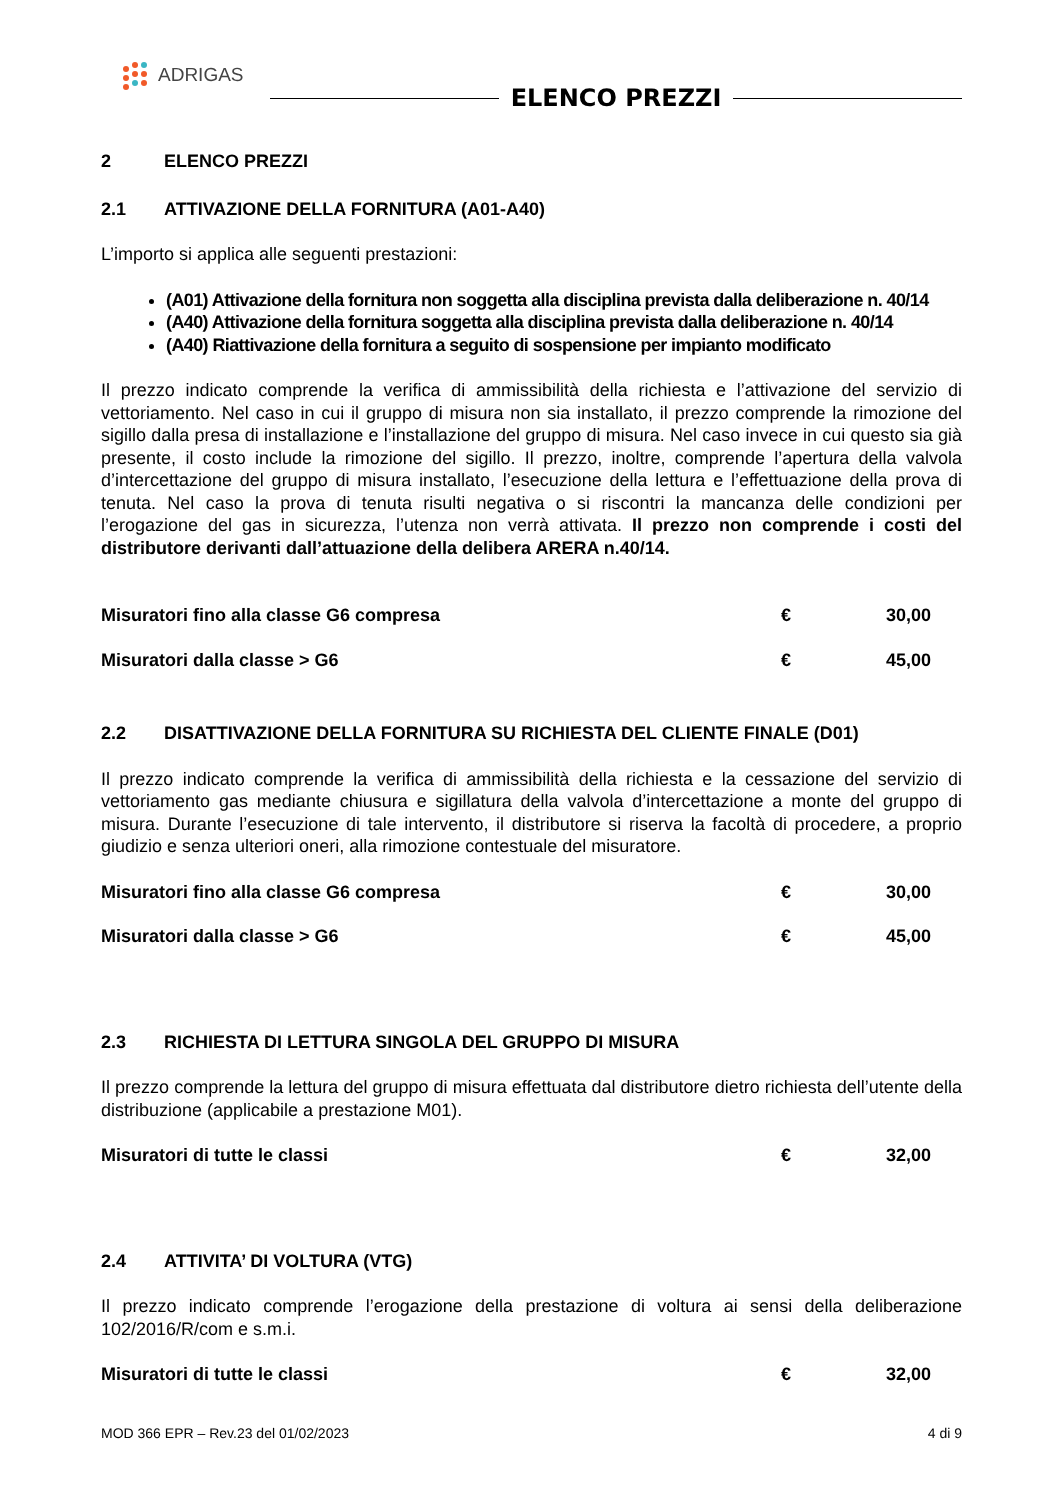ADRIGAS
ELENCO PREZZI
2 ELENCO PREZZI
2.1 ATTIVAZIONE DELLA FORNITURA (A01-A40)
L’importo si applica alle seguenti prestazioni:
(A01) Attivazione della fornitura non soggetta alla disciplina prevista dalla deliberazione n. 40/14
(A40) Attivazione della fornitura soggetta alla disciplina prevista dalla deliberazione n. 40/14
(A40) Riattivazione della fornitura a seguito di sospensione per impianto modificato
Il prezzo indicato comprende la verifica di ammissibilità della richiesta e l’attivazione del servizio di vettoriamento. Nel caso in cui il gruppo di misura non sia installato, il prezzo comprende la rimozione del sigillo dalla presa di installazione e l’installazione del gruppo di misura. Nel caso invece in cui questo sia già presente, il costo include la rimozione del sigillo. Il prezzo, inoltre, comprende l’apertura della valvola d’intercettazione del gruppo di misura installato, l’esecuzione della lettura e l’effettuazione della prova di tenuta. Nel caso la prova di tenuta risulti negativa o si riscontri la mancanza delle condizioni per l’erogazione del gas in sicurezza, l’utenza non verrà attivata. Il prezzo non comprende i costi del distributore derivanti dall’attuazione della delibera ARERA n.40/14.
| Misuratori fino alla classe G6 compresa | € | 30,00 |
| Misuratori dalla classe > G6 | € | 45,00 |
2.2 DISATTIVAZIONE DELLA FORNITURA SU RICHIESTA DEL CLIENTE FINALE (D01)
Il prezzo indicato comprende la verifica di ammissibilità della richiesta e la cessazione del servizio di vettoriamento gas mediante chiusura e sigillatura della valvola d’intercettazione a monte del gruppo di misura. Durante l’esecuzione di tale intervento, il distributore si riserva la facoltà di procedere, a proprio giudizio e senza ulteriori oneri, alla rimozione contestuale del misuratore.
| Misuratori fino alla classe G6 compresa | € | 30,00 |
| Misuratori dalla classe > G6 | € | 45,00 |
2.3 RICHIESTA DI LETTURA SINGOLA DEL GRUPPO DI MISURA
Il prezzo comprende la lettura del gruppo di misura effettuata dal distributore dietro richiesta dell’utente della distribuzione (applicabile a prestazione M01).
| Misuratori di tutte le classi | € | 32,00 |
2.4 ATTIVITA’ DI VOLTURA (VTG)
Il prezzo indicato comprende l’erogazione della prestazione di voltura ai sensi della deliberazione 102/2016/R/com e s.m.i.
| Misuratori di tutte le classi | € | 32,00 |
MOD 366 EPR – Rev.23 del 01/02/2023 4 di 9